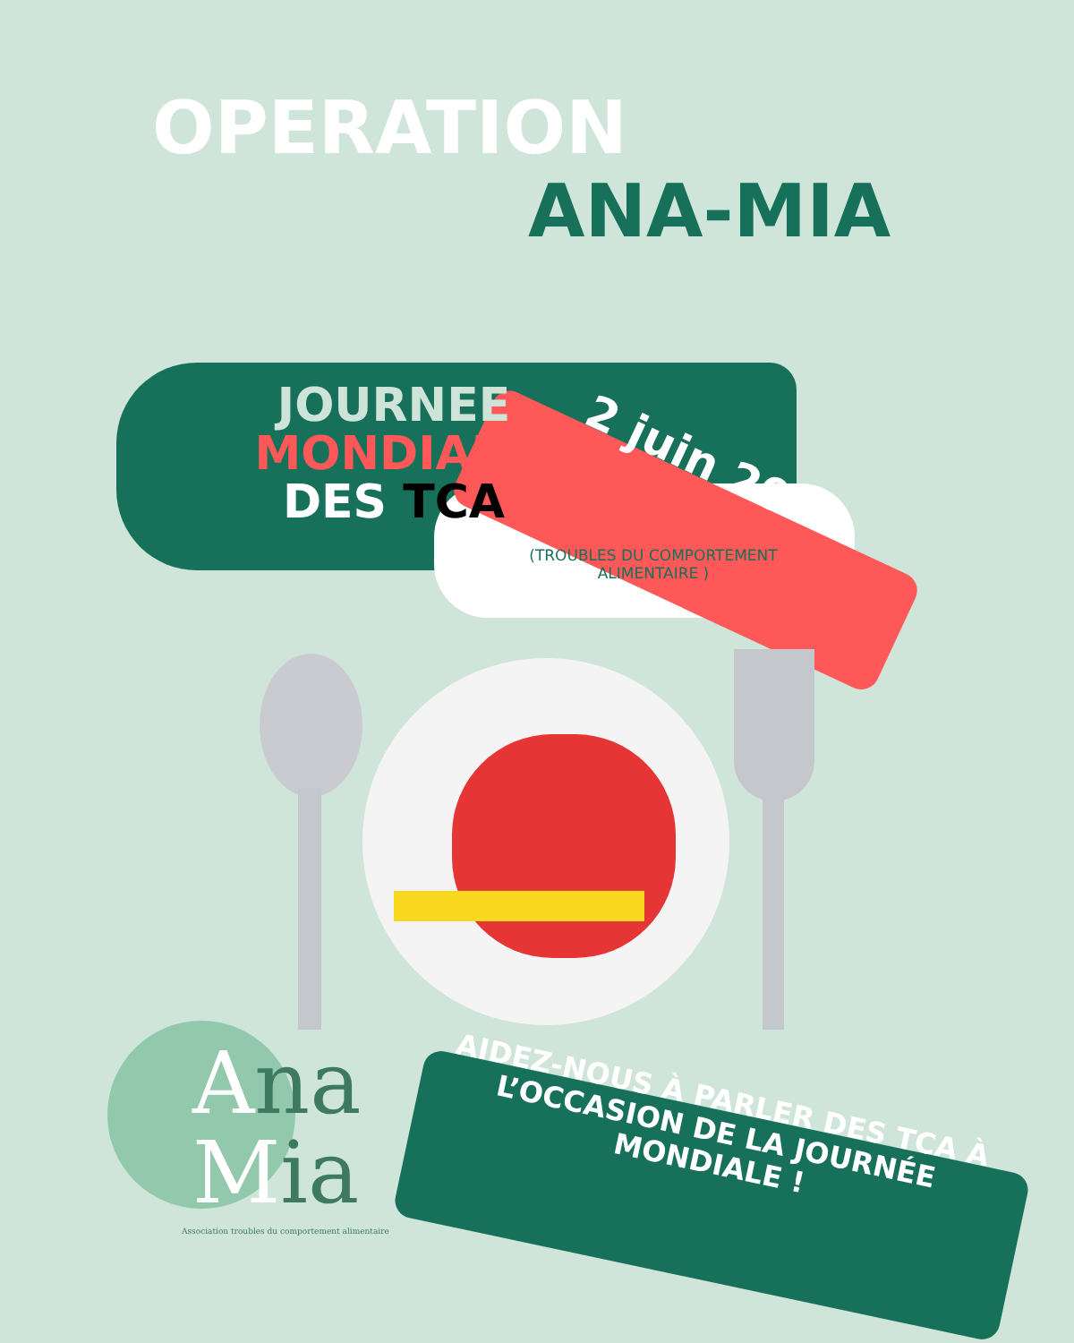OPERATION
ANA-MIA
JOURNEE
MONDIALE
DES TCA
2 juin 2024
(TROUBLES DU COMPORTEMENT ALIMENTAIRE )
Ana
Mia
Association troubles du comportement alimentaire
AIDEZ-NOUS À PARLER DES TCA À L’OCCASION DE LA JOURNÉE MONDIALE !